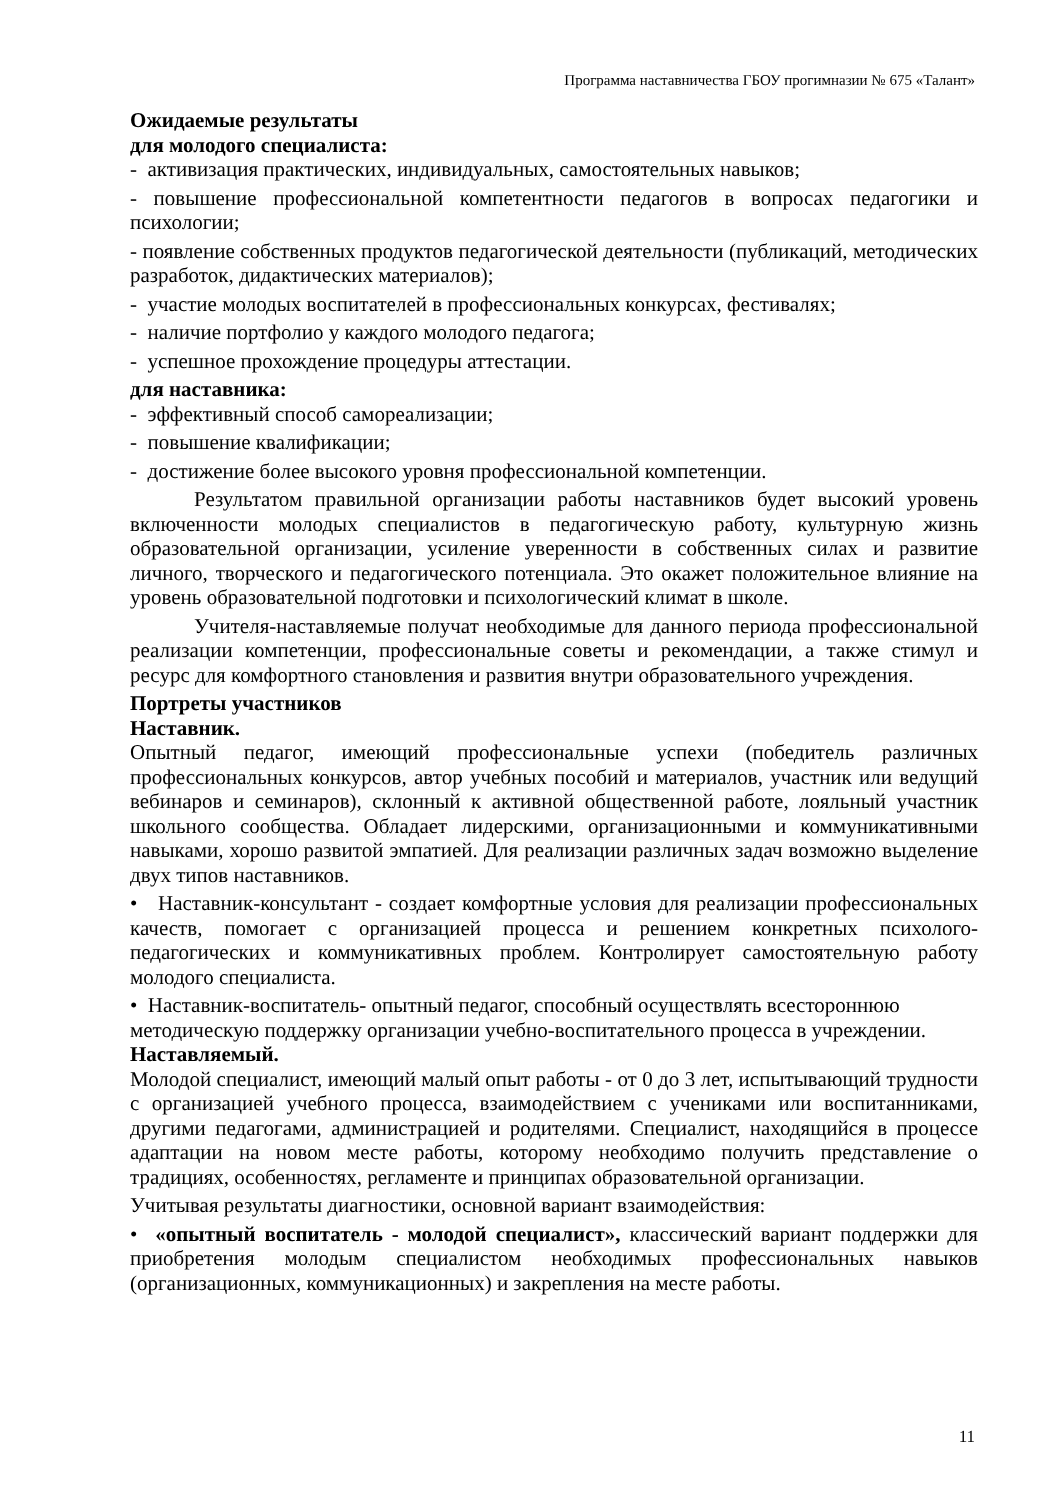Программа наставничества ГБОУ прогимназии № 675 «Талант»
Ожидаемые результаты
для молодого специалиста:
- активизация практических, индивидуальных, самостоятельных навыков;
- повышение профессиональной компетентности педагогов в вопросах педагогики и психологии;
- появление собственных продуктов педагогической деятельности (публикаций, методических разработок, дидактических материалов);
- участие молодых воспитателей в профессиональных конкурсах, фестивалях;
- наличие портфолио у каждого молодого педагога;
- успешное прохождение процедуры аттестации.
для наставника:
- эффективный способ самореализации;
- повышение квалификации;
- достижение более высокого уровня профессиональной компетенции.
Результатом правильной организации работы наставников будет высокий уровень включенности молодых специалистов в педагогическую работу, культурную жизнь образовательной организации, усиление уверенности в собственных силах и развитие личного, творческого и педагогического потенциала. Это окажет положительное влияние на уровень образовательной подготовки и психологический климат в школе.
Учителя-наставляемые получат необходимые для данного периода профессиональной реализации компетенции, профессиональные советы и рекомендации, а также стимул и ресурс для комфортного становления и развития внутри образовательного учреждения.
Портреты участников
Наставник.
Опытный педагог, имеющий профессиональные успехи (победитель различных профессиональных конкурсов, автор учебных пособий и материалов, участник или ведущий вебинаров и семинаров), склонный к активной общественной работе, лояльный участник школьного сообщества. Обладает лидерскими, организационными и коммуникативными навыками, хорошо развитой эмпатией. Для реализации различных задач возможно выделение двух типов наставников.
• Наставник-консультант - создает комфортные условия для реализации профессиональных качеств, помогает с организацией процесса и решением конкретных психолого-педагогических и коммуникативных проблем. Контролирует самостоятельную работу молодого специалиста.
• Наставник-воспитатель- опытный педагог, способный осуществлять всестороннюю методическую поддержку организации учебно-воспитательного процесса в учреждении.
Наставляемый.
Молодой специалист, имеющий малый опыт работы - от 0 до 3 лет, испытывающий трудности с организацией учебного процесса, взаимодействием с учениками или воспитанниками, другими педагогами, администрацией и родителями. Специалист, находящийся в процессе адаптации на новом месте работы, которому необходимо получить представление о традициях, особенностях, регламенте и принципах образовательной организации.
Учитывая результаты диагностики, основной вариант взаимодействия:
• «опытный воспитатель - молодой специалист», классический вариант поддержки для приобретения молодым специалистом необходимых профессиональных навыков (организационных, коммуникационных) и закрепления на месте работы.
11